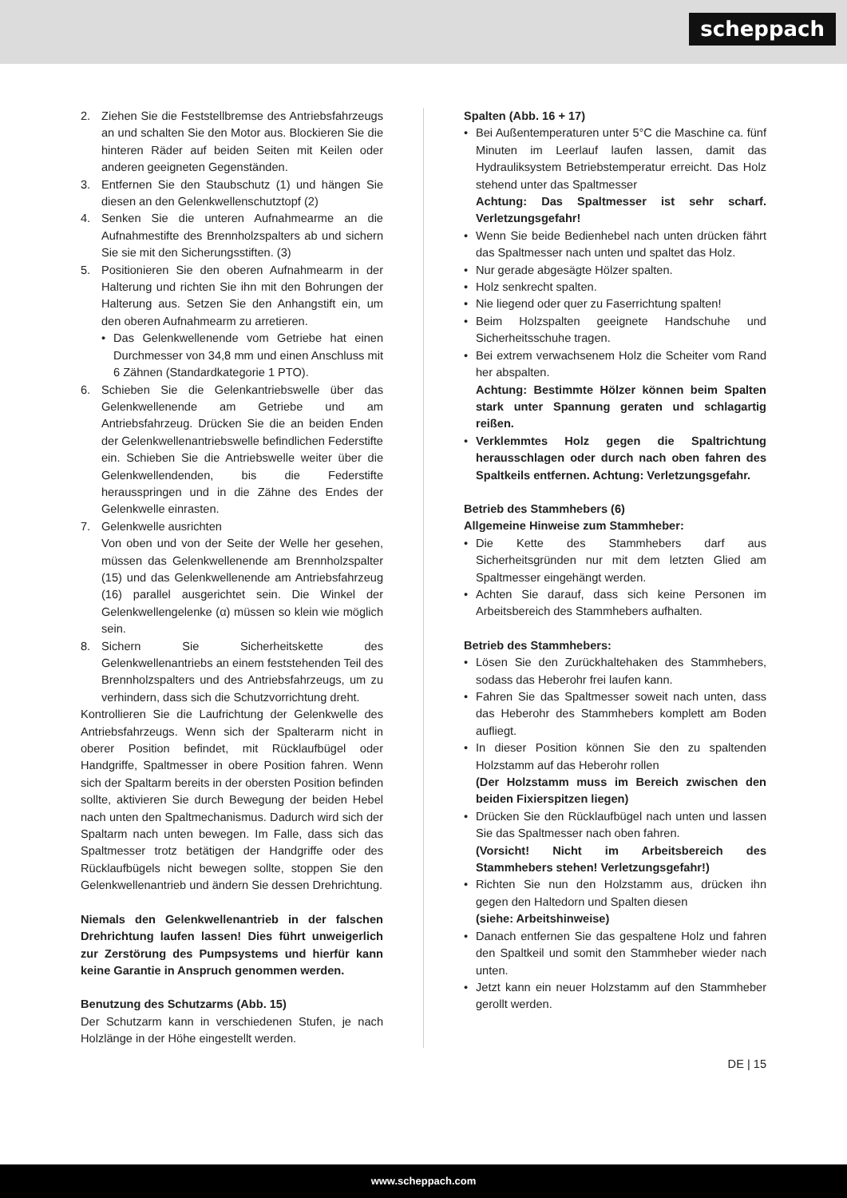scheppach
2. Ziehen Sie die Feststellbremse des Antriebsfahrzeugs an und schalten Sie den Motor aus. Blockieren Sie die hinteren Räder auf beiden Seiten mit Keilen oder anderen geeigneten Gegenständen.
3. Entfernen Sie den Staubschutz (1) und hängen Sie diesen an den Gelenkwellenschutztopf (2)
4. Senken Sie die unteren Aufnahmearme an die Aufnahmestifte des Brennholzspalters ab und sichern Sie sie mit den Sicherungsstiften. (3)
5. Positionieren Sie den oberen Aufnahmearm in der Halterung und richten Sie ihn mit den Bohrungen der Halterung aus. Setzen Sie den Anhangstift ein, um den oberen Aufnahmearm zu arretieren.
• Das Gelenkwellenende vom Getriebe hat einen Durchmesser von 34,8 mm und einen Anschluss mit 6 Zähnen (Standardkategorie 1 PTO).
6. Schieben Sie die Gelenkantriebswelle über das Gelenkwellenende am Getriebe und am Antriebsfahrzeug. Drücken Sie die an beiden Enden der Gelenkwellenantriebswelle befindlichen Federstifte ein. Schieben Sie die Antriebswelle weiter über die Gelenkwellendenden, bis die Federstifte herausspringen und in die Zähne des Endes der Gelenkwelle einrasten.
7. Gelenkwelle ausrichten
Von oben und von der Seite der Welle her gesehen, müssen das Gelenkwellenende am Brennholzspalter (15) und das Gelenkwellenende am Antriebsfahrzeug (16) parallel ausgerichtet sein. Die Winkel der Gelenkwellengelenke (α) müssen so klein wie möglich sein.
8. Sichern Sie Sicherheitskette des Gelenkwellenantriebs an einem feststehenden Teil des Brennholzspalters und des Antriebsfahrzeugs, um zu verhindern, dass sich die Schutzvorrichtung dreht.
Kontrollieren Sie die Laufrichtung der Gelenkwelle des Antriebsfahrzeugs. Wenn sich der Spalterarm nicht in oberer Position befindet, mit Rücklaufbügel oder Handgriffe, Spaltmesser in obere Position fahren. Wenn sich der Spaltarm bereits in der obersten Position befinden sollte, aktivieren Sie durch Bewegung der beiden Hebel nach unten den Spaltmechanismus. Dadurch wird sich der Spaltarm nach unten bewegen. Im Falle, dass sich das Spaltmesser trotz betätigen der Handgriffe oder des Rücklaufbügels nicht bewegen sollte, stoppen Sie den Gelenkwellenantrieb und ändern Sie dessen Drehrichtung.
Niemals den Gelenkwellenantrieb in der falschen Drehrichtung laufen lassen! Dies führt unweigerlich zur Zerstörung des Pumpsystems und hierfür kann keine Garantie in Anspruch genommen werden.
Benutzung des Schutzarms (Abb. 15)
Der Schutzarm kann in verschiedenen Stufen, je nach Holzlänge in der Höhe eingestellt werden.
Spalten (Abb. 16 + 17)
• Bei Außentemperaturen unter 5°C die Maschine ca. fünf Minuten im Leerlauf laufen lassen, damit das Hydrauliksystem Betriebstemperatur erreicht. Das Holz stehend unter das Spaltmesser
Achtung: Das Spaltmesser ist sehr scharf. Verletzungsgefahr!
• Wenn Sie beide Bedienhebel nach unten drücken fährt das Spaltmesser nach unten und spaltet das Holz.
• Nur gerade abgesägte Hölzer spalten.
• Holz senkrecht spalten.
• Nie liegend oder quer zu Faserrichtung spalten!
• Beim Holzspalten geeignete Handschuhe und Sicherheitsschuhe tragen.
• Bei extrem verwachsenem Holz die Scheiter vom Rand her abspalten.
Achtung: Bestimmte Hölzer können beim Spalten stark unter Spannung geraten und schlagartig reißen.
• Verklemmtes Holz gegen die Spaltrichtung herausschlagen oder durch nach oben fahren des Spaltkeils entfernen. Achtung: Verletzungsgefahr.
Betrieb des Stammhebers (6)
Allgemeine Hinweise zum Stammheber:
• Die Kette des Stammhebers darf aus Sicherheitsgründen nur mit dem letzten Glied am Spaltmesser eingehängt werden.
• Achten Sie darauf, dass sich keine Personen im Arbeitsbereich des Stammhebers aufhalten.
Betrieb des Stammhebers:
• Lösen Sie den Zurückhaltehaken des Stammhebers, sodass das Heberohr frei laufen kann.
• Fahren Sie das Spaltmesser soweit nach unten, dass das Heberohr des Stammhebers komplett am Boden aufliegt.
• In dieser Position können Sie den zu spaltenden Holzstamm auf das Heberohr rollen
(Der Holzstamm muss im Bereich zwischen den beiden Fixierspitzen liegen)
• Drücken Sie den Rücklaufbügel nach unten und lassen Sie das Spaltmesser nach oben fahren.
(Vorsicht! Nicht im Arbeitsbereich des Stammhebers stehen! Verletzungsgefahr!)
• Richten Sie nun den Holzstamm aus, drücken ihn gegen den Haltedorn und Spalten diesen
(siehe: Arbeitshinweise)
• Danach entfernen Sie das gespaltene Holz und fahren den Spaltkeil und somit den Stammheber wieder nach unten.
• Jetzt kann ein neuer Holzstamm auf den Stammheber gerollt werden.
DE | 15
www.scheppach.com